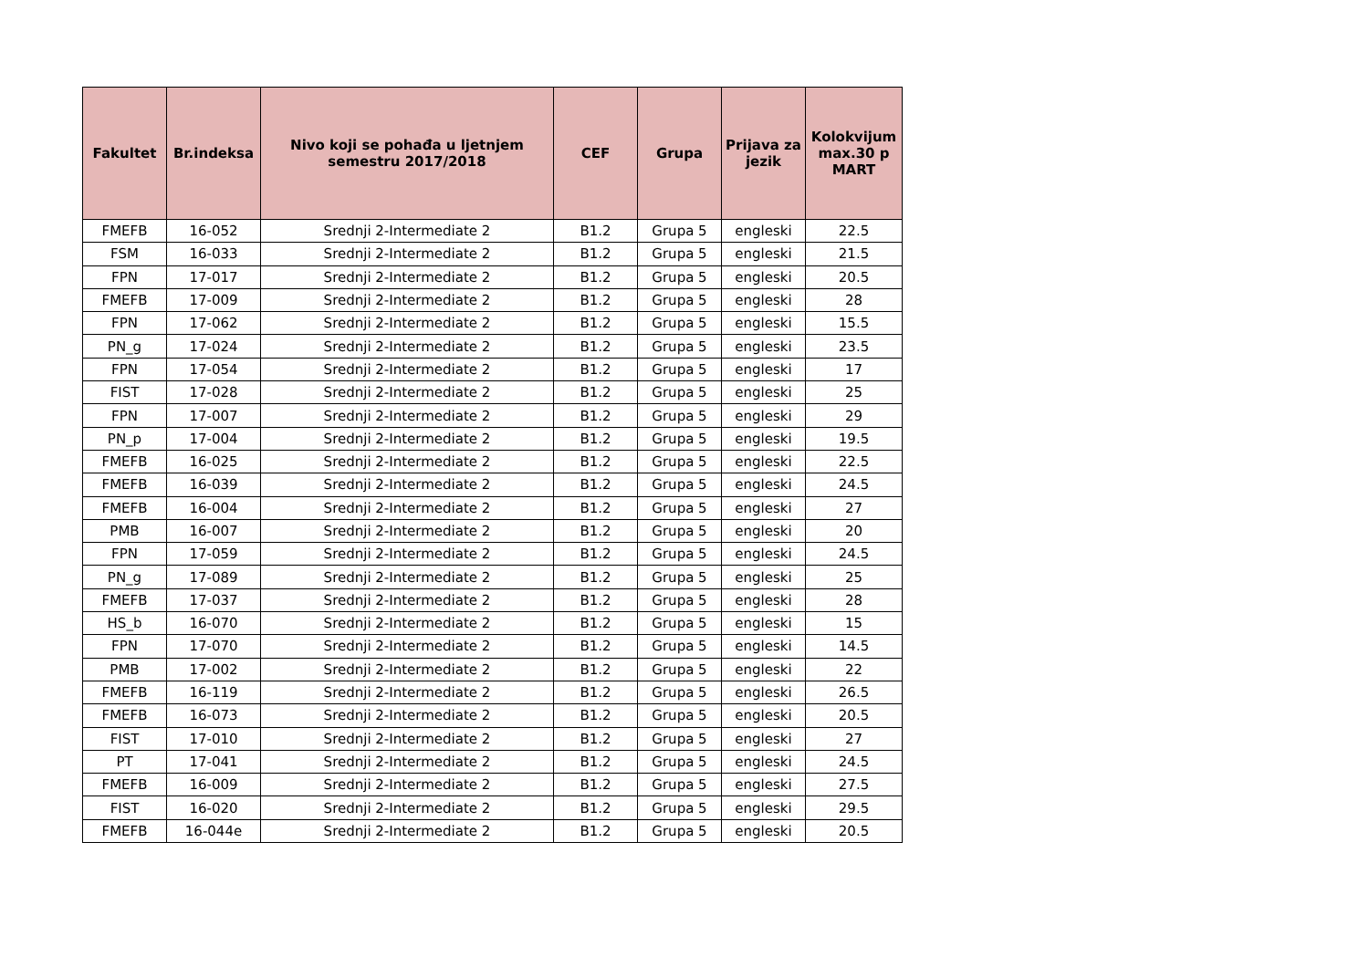| Fakultet | Br.indeksa | Nivo koji se pohađa u ljetnjem semestru 2017/2018 | CEF | Grupa | Prijava za jezik | Kolokvijum max.30 p MART |
| --- | --- | --- | --- | --- | --- | --- |
| FMEFB | 16-052 | Srednji 2-Intermediate 2 | B1.2 | Grupa 5 | engleski | 22.5 |
| FSM | 16-033 | Srednji 2-Intermediate 2 | B1.2 | Grupa 5 | engleski | 21.5 |
| FPN | 17-017 | Srednji 2-Intermediate 2 | B1.2 | Grupa 5 | engleski | 20.5 |
| FMEFB | 17-009 | Srednji 2-Intermediate 2 | B1.2 | Grupa 5 | engleski | 28 |
| FPN | 17-062 | Srednji 2-Intermediate 2 | B1.2 | Grupa 5 | engleski | 15.5 |
| PN_g | 17-024 | Srednji 2-Intermediate 2 | B1.2 | Grupa 5 | engleski | 23.5 |
| FPN | 17-054 | Srednji 2-Intermediate 2 | B1.2 | Grupa 5 | engleski | 17 |
| FIST | 17-028 | Srednji 2-Intermediate 2 | B1.2 | Grupa 5 | engleski | 25 |
| FPN | 17-007 | Srednji 2-Intermediate 2 | B1.2 | Grupa 5 | engleski | 29 |
| PN_p | 17-004 | Srednji 2-Intermediate 2 | B1.2 | Grupa 5 | engleski | 19.5 |
| FMEFB | 16-025 | Srednji 2-Intermediate 2 | B1.2 | Grupa 5 | engleski | 22.5 |
| FMEFB | 16-039 | Srednji 2-Intermediate 2 | B1.2 | Grupa 5 | engleski | 24.5 |
| FMEFB | 16-004 | Srednji 2-Intermediate 2 | B1.2 | Grupa 5 | engleski | 27 |
| PMB | 16-007 | Srednji 2-Intermediate 2 | B1.2 | Grupa 5 | engleski | 20 |
| FPN | 17-059 | Srednji 2-Intermediate 2 | B1.2 | Grupa 5 | engleski | 24.5 |
| PN_g | 17-089 | Srednji 2-Intermediate 2 | B1.2 | Grupa 5 | engleski | 25 |
| FMEFB | 17-037 | Srednji 2-Intermediate 2 | B1.2 | Grupa 5 | engleski | 28 |
| HS_b | 16-070 | Srednji 2-Intermediate 2 | B1.2 | Grupa 5 | engleski | 15 |
| FPN | 17-070 | Srednji 2-Intermediate 2 | B1.2 | Grupa 5 | engleski | 14.5 |
| PMB | 17-002 | Srednji 2-Intermediate 2 | B1.2 | Grupa 5 | engleski | 22 |
| FMEFB | 16-119 | Srednji 2-Intermediate 2 | B1.2 | Grupa 5 | engleski | 26.5 |
| FMEFB | 16-073 | Srednji 2-Intermediate 2 | B1.2 | Grupa 5 | engleski | 20.5 |
| FIST | 17-010 | Srednji 2-Intermediate 2 | B1.2 | Grupa 5 | engleski | 27 |
| PT | 17-041 | Srednji 2-Intermediate 2 | B1.2 | Grupa 5 | engleski | 24.5 |
| FMEFB | 16-009 | Srednji 2-Intermediate 2 | B1.2 | Grupa 5 | engleski | 27.5 |
| FIST | 16-020 | Srednji 2-Intermediate 2 | B1.2 | Grupa 5 | engleski | 29.5 |
| FMEFB | 16-044e | Srednji 2-Intermediate 2 | B1.2 | Grupa 5 | engleski | 20.5 |